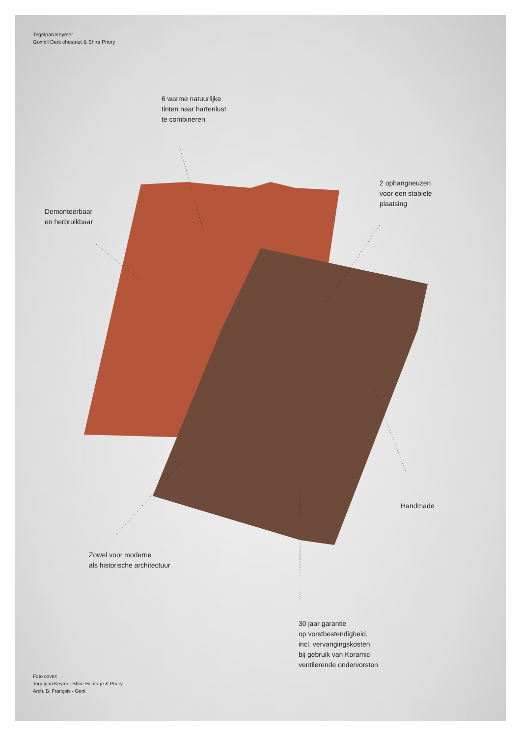Tegelpan Keymer
Goxhill Dark chestnut & Shire Priory
6 warme natuurlijke
tinten naar hartenlust
te combineren
Demonteerbaar
en herbruikbaar
2 ophangneuzen
voor een stabiele
plaatsing
Handmade
Zowel voor moderne
als historische architectuur
30 jaar garantie
op vorstbestendigheid,
incl. vervangingskosten
bij gebruik van Koramic
ventilerende ondervorsten
Foto cover:
Tegelpan Keymer Shire Heritage & Priory
Arch. B. François - Gent